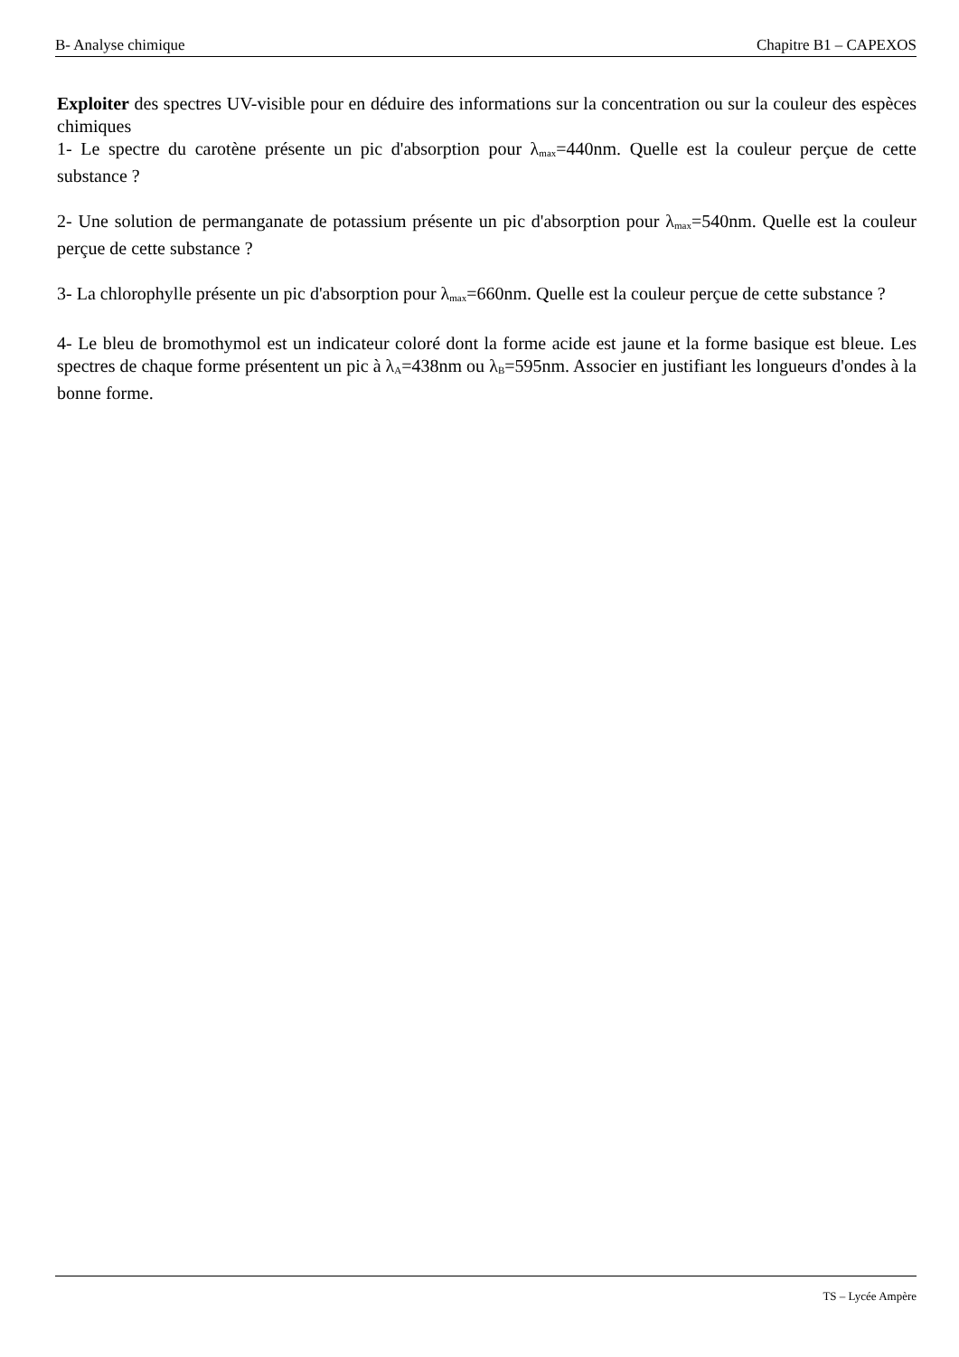B- Analyse chimique Chapitre B1 – CAPEXOS
Exploiter des spectres UV-visible pour en déduire des informations sur la concentration ou sur la couleur des espèces chimiques
1- Le spectre du carotène présente un pic d'absorption pour λ<sub>max</sub>=440nm. Quelle est la couleur perçue de cette substance ?
2- Une solution de permanganate de potassium présente un pic d'absorption pour λ<sub>max</sub>=540nm. Quelle est la couleur perçue de cette substance ?
3- La chlorophylle présente un pic d'absorption pour λ<sub>max</sub>=660nm. Quelle est la couleur perçue de cette substance ?
4- Le bleu de bromothymol est un indicateur coloré dont la forme acide est jaune et la forme basique est bleue. Les spectres de chaque forme présentent un pic à λ<sub>A</sub>=438nm ou λ<sub>B</sub>=595nm. Associer en justifiant les longueurs d'ondes à la bonne forme.
TS – Lycée Ampère